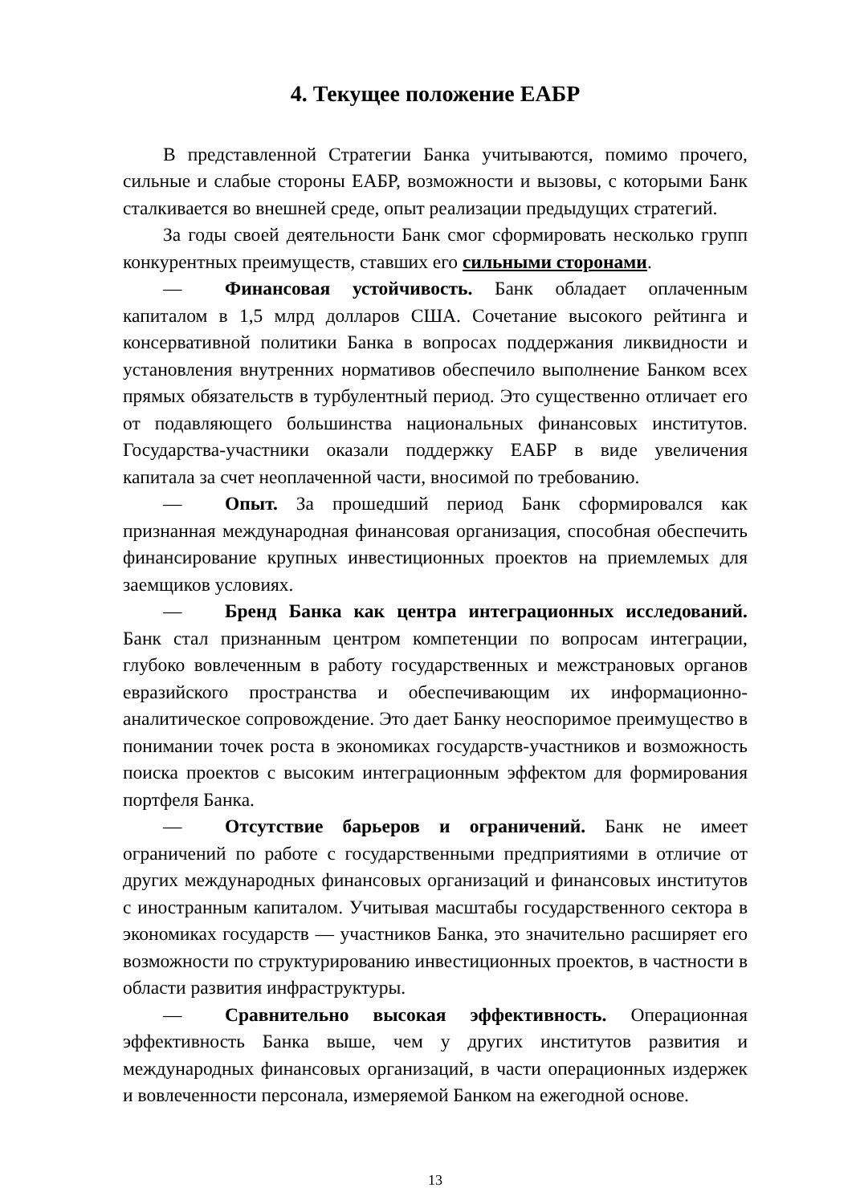4. Текущее положение ЕАБР
В представленной Стратегии Банка учитываются, помимо прочего, сильные и слабые стороны ЕАБР, возможности и вызовы, с которыми Банк сталкивается во внешней среде, опыт реализации предыдущих стратегий.
За годы своей деятельности Банк смог сформировать несколько групп конкурентных преимуществ, ставших его сильными сторонами.
— Финансовая устойчивость. Банк обладает оплаченным капиталом в 1,5 млрд долларов США. Сочетание высокого рейтинга и консервативной политики Банка в вопросах поддержания ликвидности и установления внутренних нормативов обеспечило выполнение Банком всех прямых обязательств в турбулентный период. Это существенно отличает его от подавляющего большинства национальных финансовых институтов. Государства-участники оказали поддержку ЕАБР в виде увеличения капитала за счет неоплаченной части, вносимой по требованию.
— Опыт. За прошедший период Банк сформировался как признанная международная финансовая организация, способная обеспечить финансирование крупных инвестиционных проектов на приемлемых для заемщиков условиях.
— Бренд Банка как центра интеграционных исследований. Банк стал признанным центром компетенции по вопросам интеграции, глубоко вовлеченным в работу государственных и межстрановых органов евразийского пространства и обеспечивающим их информационно-аналитическое сопровождение. Это дает Банку неоспоримое преимущество в понимании точек роста в экономиках государств-участников и возможность поиска проектов с высоким интеграционным эффектом для формирования портфеля Банка.
— Отсутствие барьеров и ограничений. Банк не имеет ограничений по работе с государственными предприятиями в отличие от других международных финансовых организаций и финансовых институтов с иностранным капиталом. Учитывая масштабы государственного сектора в экономиках государств — участников Банка, это значительно расширяет его возможности по структурированию инвестиционных проектов, в частности в области развития инфраструктуры.
— Сравнительно высокая эффективность. Операционная эффективность Банка выше, чем у других институтов развития и международных финансовых организаций, в части операционных издержек и вовлеченности персонала, измеряемой Банком на ежегодной основе.
13